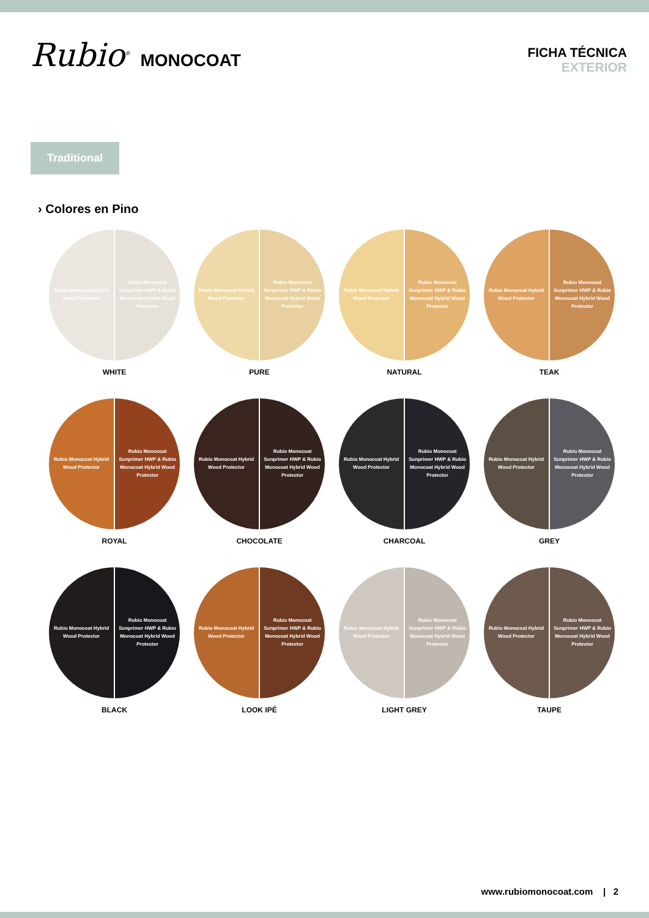Rubio<sup>®</sup> MONOCOAT
FICHA TÉCNICA
EXTERIOR
Traditional
› Colores en Pino
Rubio Monocoat Hybrid Wood Protector
Rubio Monocoat Sunprimer HWP & Rubio Monocoat Hybrid Wood Protector
WHITE
Rubio Monocoat Hybrid Wood Protector
Rubio Monocoat Sunprimer HWP & Rubio Monocoat Hybrid Wood Protector
PURE
Rubio Monocoat Hybrid Wood Protector
Rubio Monocoat Sunprimer HWP & Rubio Monocoat Hybrid Wood Protector
NATURAL
Rubio Monocoat Hybrid Wood Protector
Rubio Monocoat Sunprimer HWP & Rubio Monocoat Hybrid Wood Protector
TEAK
Rubio Monocoat Hybrid Wood Protector
Rubio Monocoat Sunprimer HWP & Rubio Monocoat Hybrid Wood Protector
ROYAL
Rubio Monocoat Hybrid Wood Protector
Rubio Monocoat Sunprimer HWP & Rubio Monocoat Hybrid Wood Protector
CHOCOLATE
Rubio Monocoat Hybrid Wood Protector
Rubio Monocoat Sunprimer HWP & Rubio Monocoat Hybrid Wood Protector
CHARCOAL
Rubio Monocoat Hybrid Wood Protector
Rubio Monocoat Sunprimer HWP & Rubio Monocoat Hybrid Wood Protector
GREY
Rubio Monocoat Hybrid Wood Protector
Rubio Monocoat Sunprimer HWP & Rubio Monocoat Hybrid Wood Protector
BLACK
Rubio Monocoat Hybrid Wood Protector
Rubio Monocoat Sunprimer HWP & Rubio Monocoat Hybrid Wood Protector
LOOK IPÉ
Rubio Monocoat Hybrid Wood Protector
Rubio Monocoat Sunprimer HWP & Rubio Monocoat Hybrid Wood Protector
LIGHT GREY
Rubio Monocoat Hybrid Wood Protector
Rubio Monocoat Sunprimer HWP & Rubio Monocoat Hybrid Wood Protector
TAUPE
www.rubiomonocoat.com | 2